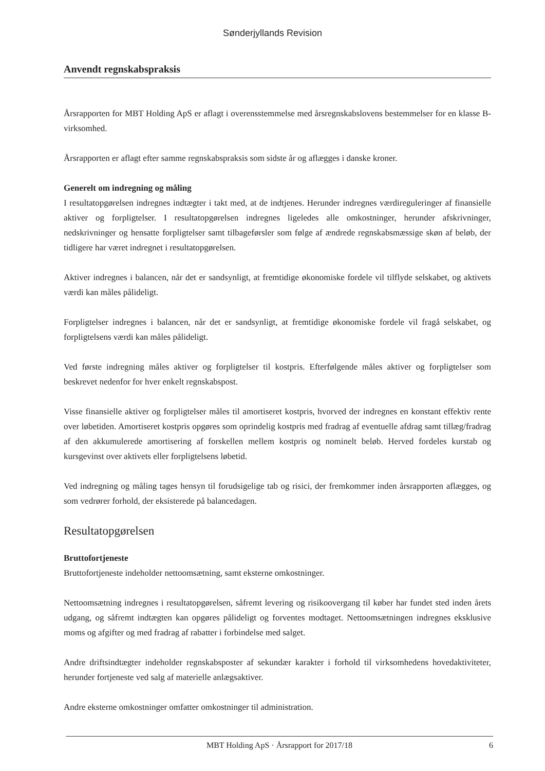Sønderjyllands Revision
Anvendt regnskabspraksis
Årsrapporten for MBT Holding ApS er aflagt i overensstemmelse med årsregnskabslovens bestemmelser for en klasse B-virksomhed.
Årsrapporten er aflagt efter samme regnskabspraksis som sidste år og aflægges i danske kroner.
Generelt om indregning og måling
I resultatopgørelsen indregnes indtægter i takt med, at de indtjenes. Herunder indregnes værdireguleringer af finansielle aktiver og forpligtelser. I resultatopgørelsen indregnes ligeledes alle omkostninger, herunder afskrivninger, nedskrivninger og hensatte forpligtelser samt tilbageførsler som følge af ændrede regnskabsmæssige skøn af beløb, der tidligere har været indregnet i resultatopgørelsen.
Aktiver indregnes i balancen, når det er sandsynligt, at fremtidige økonomiske fordele vil tilflyde selskabet, og aktivets værdi kan måles pålideligt.
Forpligtelser indregnes i balancen, når det er sandsynligt, at fremtidige økonomiske fordele vil fragå selskabet, og forpligtelsens værdi kan måles pålideligt.
Ved første indregning måles aktiver og forpligtelser til kostpris. Efterfølgende måles aktiver og forpligtelser som beskrevet nedenfor for hver enkelt regnskabspost.
Visse finansielle aktiver og forpligtelser måles til amortiseret kostpris, hvorved der indregnes en konstant effektiv rente over løbetiden. Amortiseret kostpris opgøres som oprindelig kostpris med fradrag af eventuelle afdrag samt tillæg/fradrag af den akkumulerede amortisering af forskellen mellem kostpris og nominelt beløb. Herved fordeles kurstab og kursgevinst over aktivets eller forpligtelsens løbetid.
Ved indregning og måling tages hensyn til forudsigelige tab og risici, der fremkommer inden årsrapporten aflægges, og som vedrører forhold, der eksisterede på balancedagen.
Resultatopgørelsen
Bruttofortjeneste
Bruttofortjeneste indeholder nettoomsætning, samt eksterne omkostninger.
Nettoomsætning indregnes i resultatopgørelsen, såfremt levering og risikoovergang til køber har fundet sted inden årets udgang, og såfremt indtægten kan opgøres pålideligt og forventes modtaget. Nettoomsætningen indregnes eksklusive moms og afgifter og med fradrag af rabatter i forbindelse med salget.
Andre driftsindtægter indeholder regnskabsposter af sekundær karakter i forhold til virksomhedens hovedaktiviteter, herunder fortjeneste ved salg af materielle anlægsaktiver.
Andre eksterne omkostninger omfatter omkostninger til administration.
MBT Holding ApS · Årsrapport for 2017/18 6